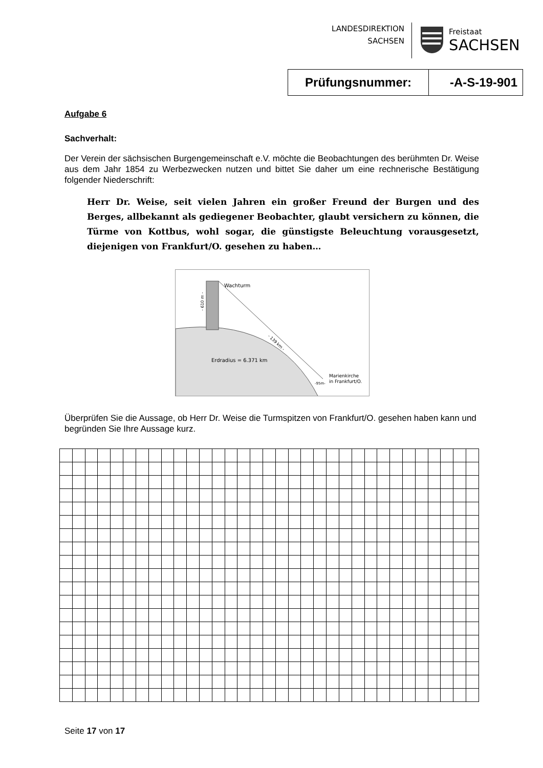LANDESDIREKTION
SACHSEN
Freistaat
SACHSEN
| Prüfungsnummer: | -A-S-19-901 |
Aufgabe 6
Sachverhalt:
Der Verein der sächsischen Burgengemeinschaft e.V. möchte die Beobachtungen des berühmten Dr. Weise aus dem Jahr 1854 zu Werbezwecken nutzen und bittet Sie daher um eine rechnerische Bestätigung folgender Niederschrift:
Herr Dr. Weise, seit vielen Jahren ein großer Freund der Burgen und des Berges, allbekannt als gediegener Beobachter, glaubt versichern zu können, die Türme von Kottbus, wohl sogar, die günstigste Beleuchtung vorausgesetzt, diejenigen von Frankfurt/O. gesehen zu haben…
Wachturm
- 139 km -
- 610 m -
Erdradius = 6.371 km
Marienkirche
in Frankfurt/O.
-95m-
Überprüfen Sie die Aussage, ob Herr Dr. Weise die Turmspitzen von Frankfurt/O. gesehen haben kann und begründen Sie Ihre Aussage kurz.
Seite 17 von 17